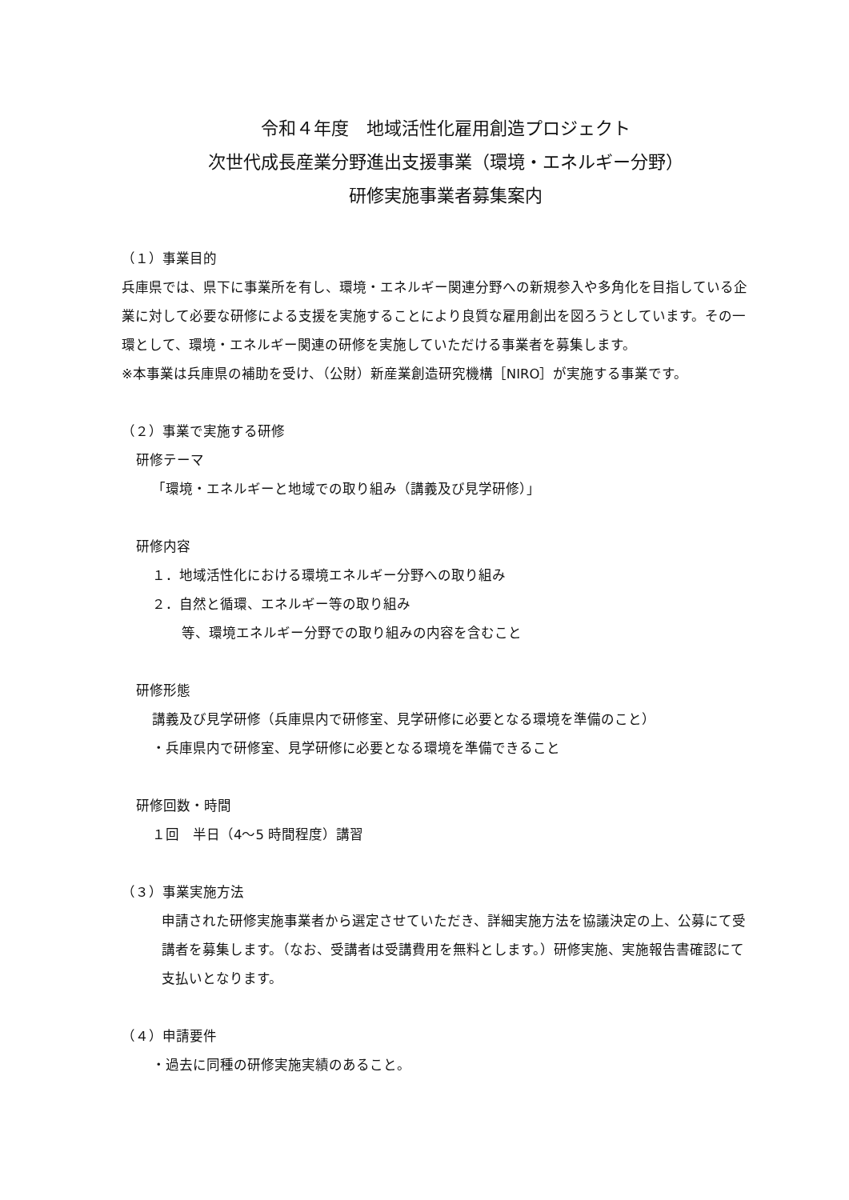令和４年度　地域活性化雇用創造プロジェクト
次世代成長産業分野進出支援事業（環境・エネルギー分野）
研修実施事業者募集案内
（１）事業目的
兵庫県では、県下に事業所を有し、環境・エネルギー関連分野への新規参入や多角化を目指している企業に対して必要な研修による支援を実施することにより良質な雇用創出を図ろうとしています。その一環として、環境・エネルギー関連の研修を実施していただける事業者を募集します。
※本事業は兵庫県の補助を受け、（公財）新産業創造研究機構［NIRO］が実施する事業です。
（２）事業で実施する研修
研修テーマ
「環境・エネルギーと地域での取り組み（講義及び見学研修）」
研修内容
１．地域活性化における環境エネルギー分野への取り組み
２．自然と循環、エネルギー等の取り組み
等、環境エネルギー分野での取り組みの内容を含むこと
研修形態
講義及び見学研修（兵庫県内で研修室、見学研修に必要となる環境を準備のこと）
・兵庫県内で研修室、見学研修に必要となる環境を準備できること
研修回数・時間
１回　半日（4～5 時間程度）講習
（３）事業実施方法
申請された研修実施事業者から選定させていただき、詳細実施方法を協議決定の上、公募にて受講者を募集します。（なお、受講者は受講費用を無料とします。）研修実施、実施報告書確認にて支払いとなります。
（４）申請要件
・過去に同種の研修実施実績のあること。